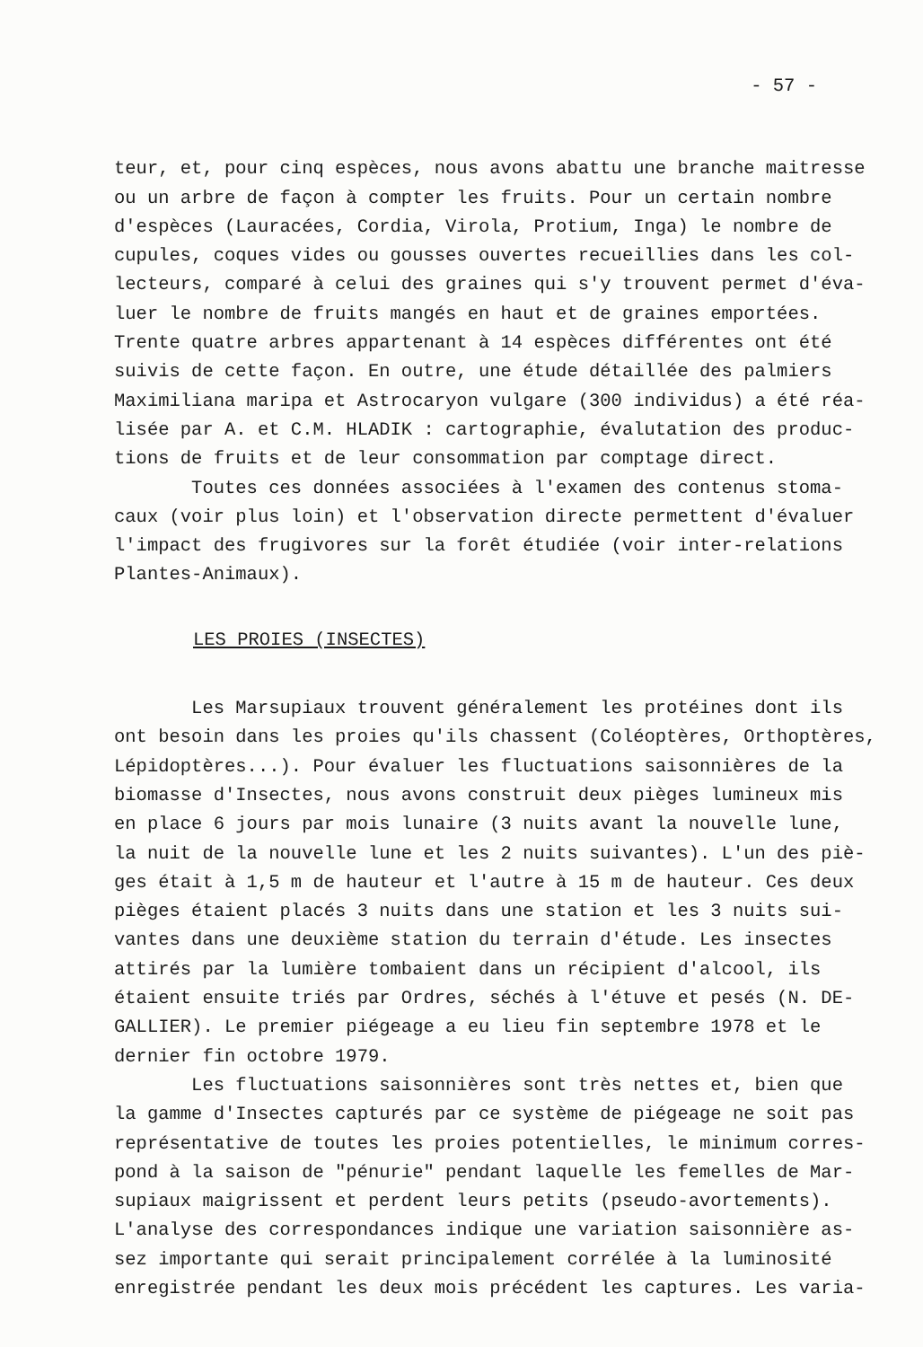- 57 -
teur, et, pour cinq espèces, nous avons abattu une branche maitresse ou un arbre de façon à compter les fruits. Pour un certain nombre d'espèces (Lauracées, Cordia, Virola, Protium, Inga) le nombre de cupules, coques vides ou gousses ouvertes recueillies dans les col- lecteurs, comparé à celui des graines qui s'y trouvent permet d'éva- luer le nombre de fruits mangés en haut et de graines emportées. Trente quatre arbres appartenant à 14 espèces différentes ont été suivis de cette façon. En outre, une étude détaillée des palmiers Maximiliana maripa et Astrocaryon vulgare (300 individus) a été réa- lisée par A. et C.M. HLADIK : cartographie, évalutation des produc- tions de fruits et de leur consommation par comptage direct. Toutes ces données associées à l'examen des contenus stoma- caux (voir plus loin) et l'observation directe permettent d'évaluer l'impact des frugivores sur la forêt étudiée (voir inter-relations Plantes-Animaux).
LES PROIES (INSECTES)
Les Marsupiaux trouvent généralement les protéines dont ils ont besoin dans les proies qu'ils chassent (Coléoptères, Orthoptères, Lépidoptères...). Pour évaluer les fluctuations saisonnières de la biomasse d'Insectes, nous avons construit deux pièges lumineux mis en place 6 jours par mois lunaire (3 nuits avant la nouvelle lune, la nuit de la nouvelle lune et les 2 nuits suivantes). L'un des piè- ges était à 1,5 m de hauteur et l'autre à 15 m de hauteur. Ces deux pièges étaient placés 3 nuits dans une station et les 3 nuits sui- vantes dans une deuxième station du terrain d'étude. Les insectes attirés par la lumière tombaient dans un récipient d'alcool, ils étaient ensuite triés par Ordres, séchés à l'étuve et pesés (N. DE- GALLIER). Le premier piégeage a eu lieu fin septembre 1978 et le dernier fin octobre 1979. Les fluctuations saisonnières sont très nettes et, bien que la gamme d'Insectes capturés par ce système de piégeage ne soit pas représentative de toutes les proies potentielles, le minimum corres- pond à la saison de "pénurie" pendant laquelle les femelles de Mar- supiaux maigrissent et perdent leurs petits (pseudo-avortements). L'analyse des correspondances indique une variation saisonnière as- sez importante qui serait principalement corrélée à la luminosité enregistrée pendant les deux mois précédent les captures. Les varia-